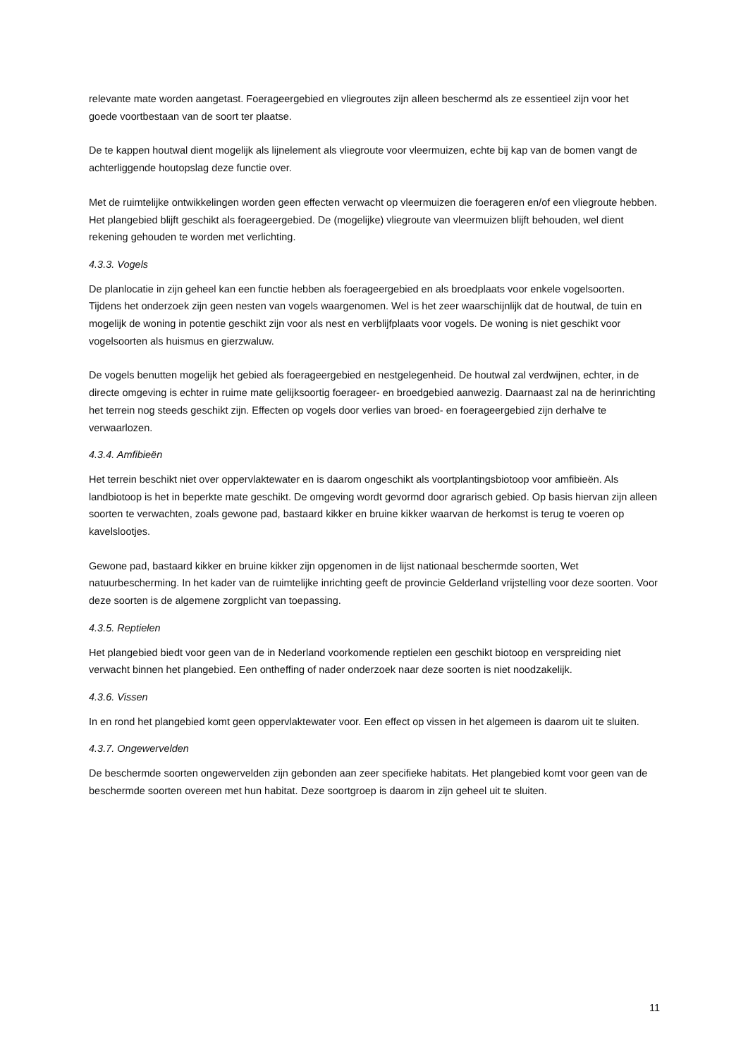relevante mate worden aangetast. Foerageergebied en vliegroutes zijn alleen beschermd als ze essentieel zijn voor het goede voortbestaan van de soort ter plaatse.
De te kappen houtwal dient mogelijk als lijnelement als vliegroute voor vleermuizen, echte bij kap van de bomen vangt de achterliggende houtopslag deze functie over.
Met de ruimtelijke ontwikkelingen worden geen effecten verwacht op vleermuizen die foerageren en/of een vliegroute hebben. Het plangebied blijft geschikt als foerageergebied. De (mogelijke) vliegroute van vleermuizen blijft behouden, wel dient rekening gehouden te worden met verlichting.
4.3.3. Vogels
De planlocatie in zijn geheel kan een functie hebben als foerageergebied en als broedplaats voor enkele vogelsoorten. Tijdens het onderzoek zijn geen nesten van vogels waargenomen. Wel is het zeer waarschijnlijk dat de houtwal, de tuin en mogelijk de woning in potentie geschikt zijn voor als nest en verblijfplaats voor vogels. De woning is niet geschikt voor vogelsoorten als huismus en gierzwaluw.
De vogels benutten mogelijk het gebied als foerageergebied en nestgelegenheid. De houtwal zal verdwijnen, echter, in de directe omgeving is echter in ruime mate gelijksoortig foerageer- en broedgebied aanwezig. Daarnaast zal na de herinrichting het terrein nog steeds geschikt zijn. Effecten op vogels door verlies van broed- en foerageergebied zijn derhalve te verwaarlozen.
4.3.4. Amfibieën
Het terrein beschikt niet over oppervlaktewater en is daarom ongeschikt als voortplantingsbiotoop voor amfibieën. Als landbiotoop is het in beperkte mate geschikt. De omgeving wordt gevormd door agrarisch gebied. Op basis hiervan zijn alleen soorten te verwachten, zoals gewone pad, bastaard kikker en bruine kikker waarvan de herkomst is terug te voeren op kavelslootjes.
Gewone pad, bastaard kikker en bruine kikker zijn opgenomen in de lijst nationaal beschermde soorten, Wet natuurbescherming. In het kader van de ruimtelijke inrichting geeft de provincie Gelderland vrijstelling voor deze soorten. Voor deze soorten is de algemene zorgplicht van toepassing.
4.3.5. Reptielen
Het plangebied biedt voor geen van de in Nederland voorkomende reptielen een geschikt biotoop en verspreiding niet verwacht binnen het plangebied. Een ontheffing of nader onderzoek naar deze soorten is niet noodzakelijk.
4.3.6. Vissen
In en rond het plangebied komt geen oppervlaktewater voor. Een effect op vissen in het algemeen is daarom uit te sluiten.
4.3.7. Ongewervelden
De beschermde soorten ongewervelden zijn gebonden aan zeer specifieke habitats. Het plangebied komt voor geen van de beschermde soorten overeen met hun habitat. Deze soortgroep is daarom in zijn geheel uit te sluiten.
11